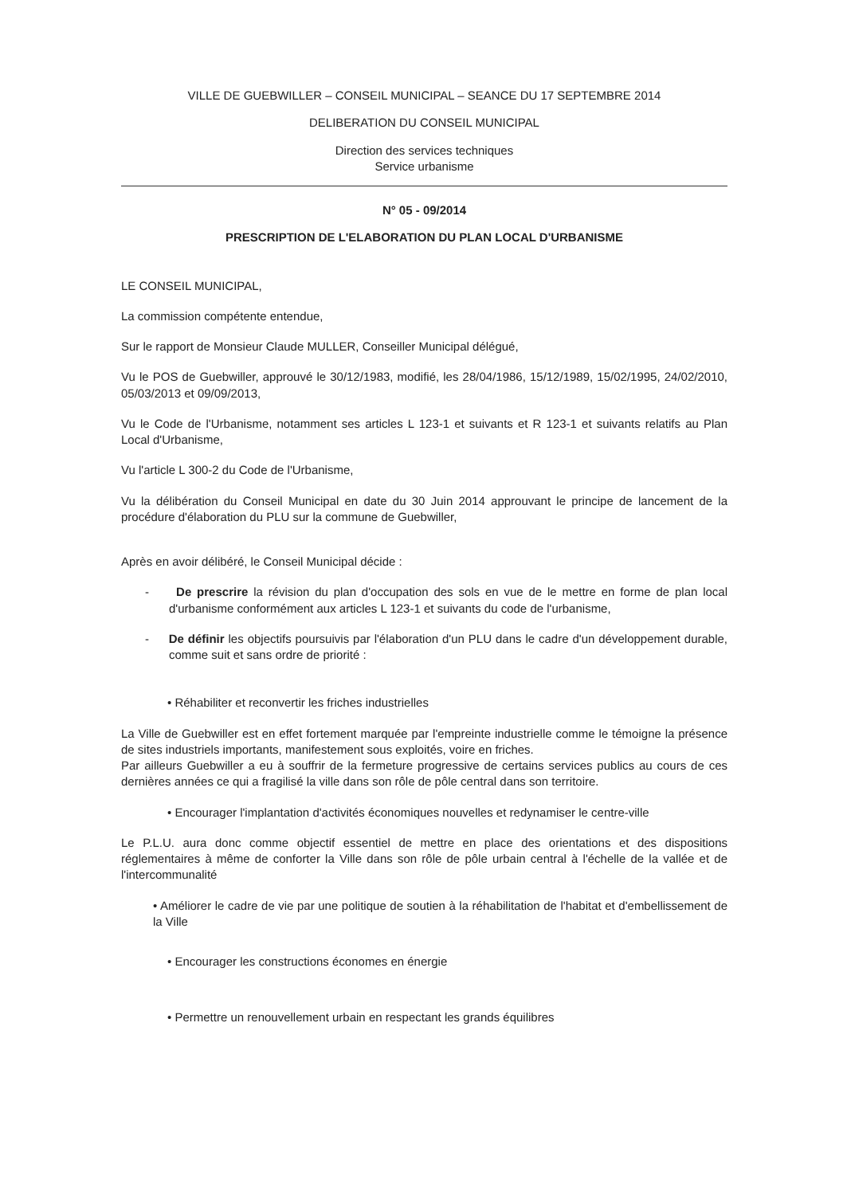VILLE DE GUEBWILLER – CONSEIL MUNICIPAL – SEANCE DU 17 SEPTEMBRE 2014
DELIBERATION DU CONSEIL MUNICIPAL
Direction des services techniques
Service urbanisme
N° 05 - 09/2014
PRESCRIPTION DE L'ELABORATION DU PLAN LOCAL D'URBANISME
LE CONSEIL MUNICIPAL,
La commission compétente entendue,
Sur le rapport de Monsieur Claude MULLER, Conseiller Municipal délégué,
Vu le POS de Guebwiller, approuvé le 30/12/1983, modifié, les 28/04/1986, 15/12/1989, 15/02/1995, 24/02/2010, 05/03/2013 et 09/09/2013,
Vu le Code de l'Urbanisme, notamment ses articles L 123-1 et suivants et R 123-1 et suivants relatifs au Plan Local d'Urbanisme,
Vu l'article L 300-2 du Code de l'Urbanisme,
Vu la délibération du Conseil Municipal en date du 30 Juin 2014 approuvant le principe de lancement de la procédure d'élaboration du PLU sur la commune de Guebwiller,
Après en avoir délibéré, le Conseil Municipal décide :
- De prescrire la révision du plan d'occupation des sols en vue de le mettre en forme de plan local d'urbanisme conformément aux articles L 123-1 et suivants du code de l'urbanisme,
- De définir les objectifs poursuivis par l'élaboration d'un PLU dans le cadre d'un développement durable, comme suit et sans ordre de priorité :
• Réhabiliter et reconvertir les friches industrielles
La Ville de Guebwiller est en effet fortement marquée par l'empreinte industrielle comme le témoigne la présence de sites industriels importants, manifestement sous exploités, voire en friches.
Par ailleurs Guebwiller a eu à souffrir de la fermeture progressive de certains services publics au cours de ces dernières années ce qui a fragilisé la ville dans son rôle de pôle central dans son territoire.
• Encourager l'implantation d'activités économiques nouvelles et redynamiser le centre-ville
Le P.L.U. aura donc comme objectif essentiel de mettre en place des orientations et des dispositions réglementaires à même de conforter la Ville dans son rôle de pôle urbain central à l'échelle de la vallée et de l'intercommunalité
• Améliorer le cadre de vie par une politique de soutien à la réhabilitation de l'habitat et d'embellissement de la Ville
• Encourager les constructions économes en énergie
• Permettre un renouvellement urbain en respectant les grands équilibres